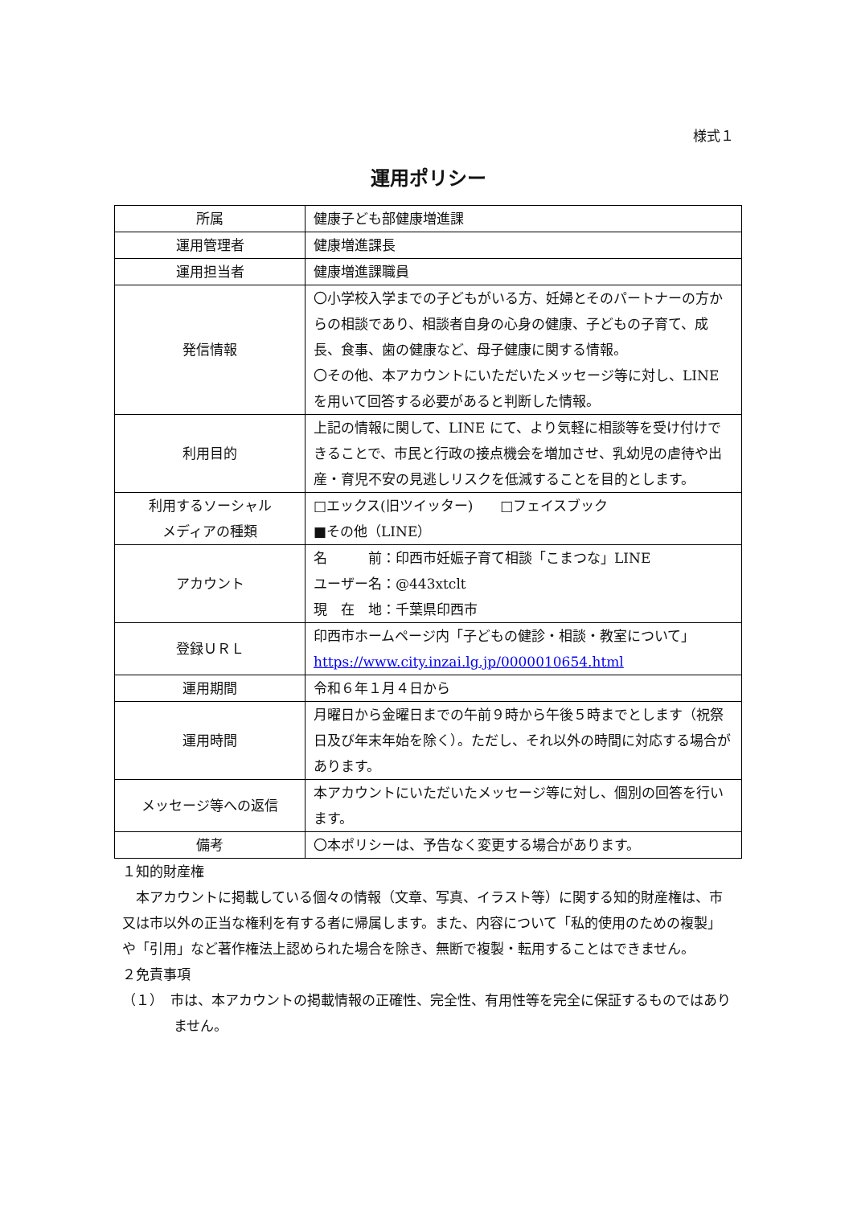様式１
運用ポリシー
| 所属 | 健康子ども部健康増進課 |
| 運用管理者 | 健康増進課長 |
| 運用担当者 | 健康増進課職員 |
| 発信情報 | 〇小学校入学までの子どもがいる方、妊婦とそのパートナーの方からの相談であり、相談者自身の心身の健康、子どもの子育て、成長、食事、歯の健康など、母子健康に関する情報。 〇その他、本アカウントにいただいたメッセージ等に対し、LINE を用いて回答する必要があると判断した情報。 |
| 利用目的 | 上記の情報に関して、LINE にて、より気軽に相談等を受け付けできることで、市民と行政の接点機会を増加させ、乳幼児の虐待や出産・育児不安の見逃しリスクを低減することを目的とします。 |
| 利用するソーシャル メディアの種類 | □エックス(旧ツイッター) □フェイスブック ■その他（LINE） |
| アカウント | 名 前：印西市妊娠子育て相談「こまつな」LINE ユーザー名：@443xtclt 現 在 地：千葉県印西市 |
| 登録ＵＲＬ | 印西市ホームページ内「子どもの健診・相談・教室について」 https://www.city.inzai.lg.jp/0000010654.html |
| 運用期間 | 令和６年１月４日から |
| 運用時間 | 月曜日から金曜日までの午前９時から午後５時までとします（祝祭日及び年末年始を除く）。ただし、それ以外の時間に対応する場合があります。 |
| メッセージ等への返信 | 本アカウントにいただいたメッセージ等に対し、個別の回答を行います。 |
| 備考 | 〇本ポリシーは、予告なく変更する場合があります。 |
１知的財産権
　本アカウントに掲載している個々の情報（文章、写真、イラスト等）に関する知的財産権は、市又は市以外の正当な権利を有する者に帰属します。また、内容について「私的使用のための複製」や「引用」など著作権法上認められた場合を除き、無断で複製・転用することはできません。
２免責事項
（１）　市は、本アカウントの掲載情報の正確性、完全性、有用性等を完全に保証するものではありません。